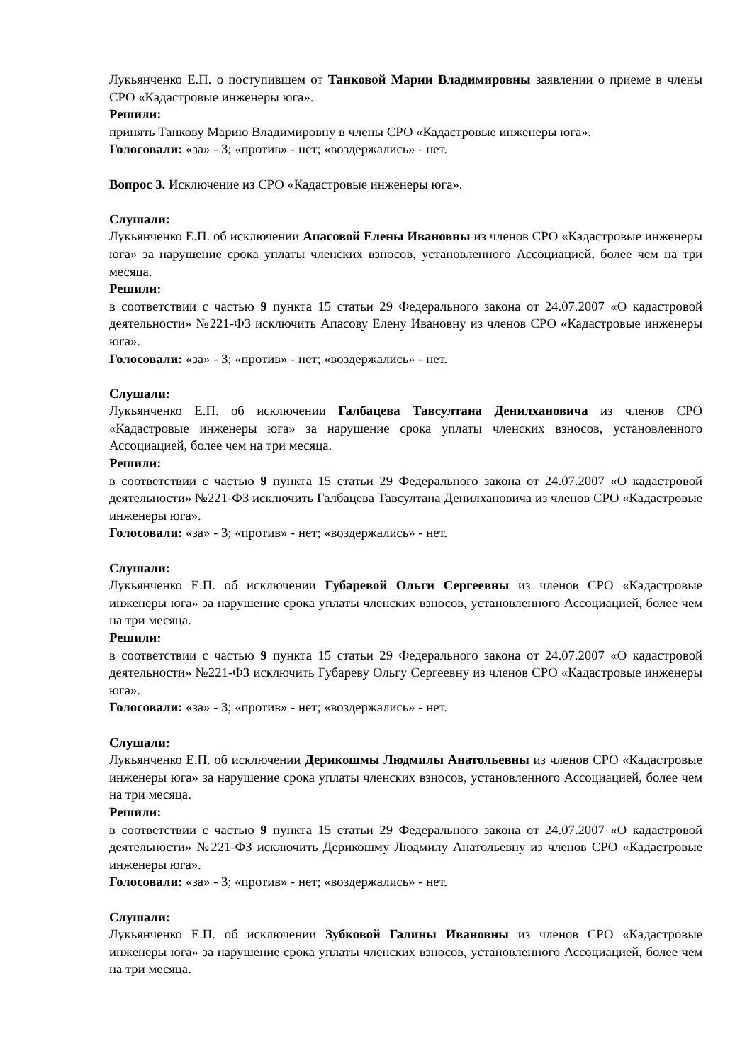Лукьянченко Е.П. о поступившем от Танковой Марии Владимировны заявлении о приеме в члены СРО «Кадастровые инженеры юга».
Решили:
принять Танкову Марию Владимировну в члены СРО «Кадастровые инженеры юга».
Голосовали: «за» - 3; «против» - нет; «воздержались» - нет.
Вопрос 3. Исключение из СРО «Кадастровые инженеры юга».
Слушали:
Лукьянченко Е.П. об исключении Апасовой Елены Ивановны из членов СРО «Кадастровые инженеры юга» за нарушение срока уплаты членских взносов, установленного Ассоциацией, более чем на три месяца.
Решили:
в соответствии с частью 9 пункта 15 статьи 29 Федерального закона от 24.07.2007 «О кадастровой деятельности» №221-ФЗ исключить Апасову Елену Ивановну из членов СРО «Кадастровые инженеры юга».
Голосовали: «за» - 3; «против» - нет; «воздержались» - нет.
Слушали:
Лукьянченко Е.П. об исключении Галбацева Тавсултана Денилхановича из членов СРО «Кадастровые инженеры юга» за нарушение срока уплаты членских взносов, установленного Ассоциацией, более чем на три месяца.
Решили:
в соответствии с частью 9 пункта 15 статьи 29 Федерального закона от 24.07.2007 «О кадастровой деятельности» №221-ФЗ исключить Галбацева Тавсултана Денилхановича из членов СРО «Кадастровые инженеры юга».
Голосовали: «за» - 3; «против» - нет; «воздержались» - нет.
Слушали:
Лукьянченко Е.П. об исключении Губаревой Ольги Сергеевны из членов СРО «Кадастровые инженеры юга» за нарушение срока уплаты членских взносов, установленного Ассоциацией, более чем на три месяца.
Решили:
в соответствии с частью 9 пункта 15 статьи 29 Федерального закона от 24.07.2007 «О кадастровой деятельности» №221-ФЗ исключить Губареву Ольгу Сергеевну из членов СРО «Кадастровые инженеры юга».
Голосовали: «за» - 3; «против» - нет; «воздержались» - нет.
Слушали:
Лукьянченко Е.П. об исключении Дерикошмы Людмилы Анатольевны из членов СРО «Кадастровые инженеры юга» за нарушение срока уплаты членских взносов, установленного Ассоциацией, более чем на три месяца.
Решили:
в соответствии с частью 9 пункта 15 статьи 29 Федерального закона от 24.07.2007 «О кадастровой деятельности» №221-ФЗ исключить Дерикошму Людмилу Анатольевну из членов СРО «Кадастровые инженеры юга».
Голосовали: «за» - 3; «против» - нет; «воздержались» - нет.
Слушали:
Лукьянченко Е.П. об исключении Зубковой Галины Ивановны из членов СРО «Кадастровые инженеры юга» за нарушение срока уплаты членских взносов, установленного Ассоциацией, более чем на три месяца.